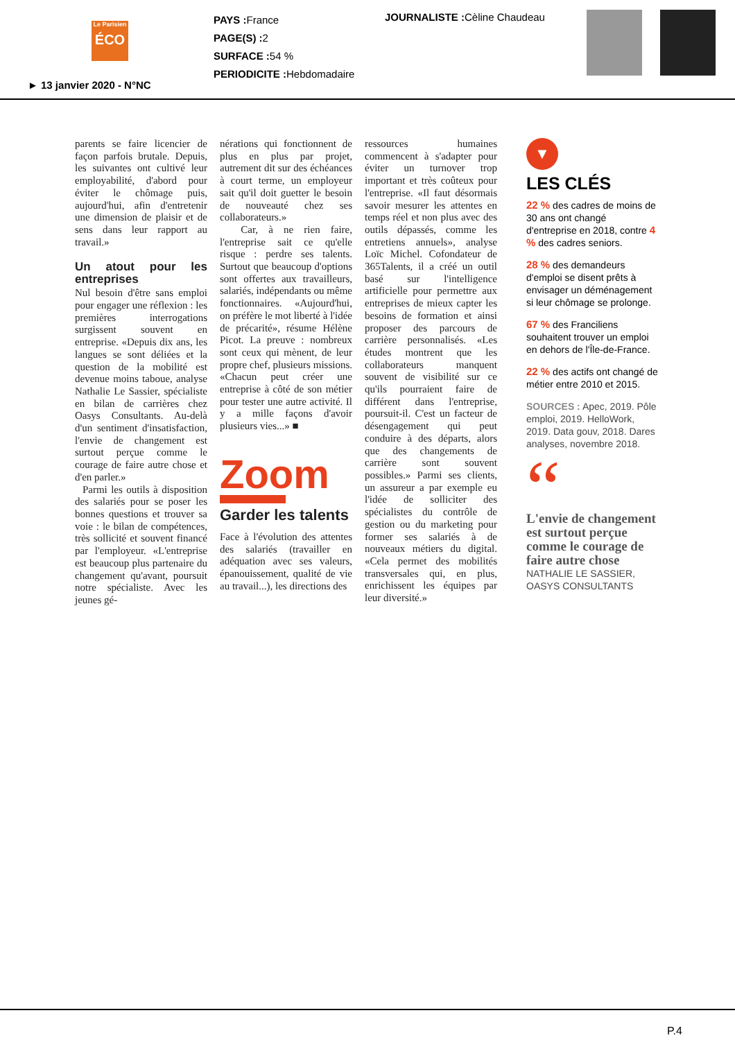Le Parisien
ÉCO
PAYS : France
PAGE(S) : 2
SURFACE : 54 %
PERIODICITE : Hebdomadaire
JOURNALISTE : Cèline Chaudeau
► 13 janvier 2020 - N°NC
parents se faire licencier de façon parfois brutale. Depuis, les suivantes ont cultivé leur employabilité, d'abord pour éviter le chômage puis, aujourd'hui, afin d'entretenir une dimension de plaisir et de sens dans leur rapport au travail.»
Un atout pour les entreprises
Nul besoin d'être sans emploi pour engager une réflexion : les premières interrogations surgissent souvent en entreprise. «Depuis dix ans, les langues se sont déliées et la question de la mobilité est devenue moins taboue, analyse Nathalie Le Sassier, spécialiste en bilan de carrières chez Oasys Consultants. Au-delà d'un sentiment d'insatisfaction, l'envie de changement est surtout perçue comme le courage de faire autre chose et d'en parler.»
Parmi les outils à disposition des salariés pour se poser les bonnes questions et trouver sa voie : le bilan de compétences, très sollicité et souvent financé par l'employeur. «L'entreprise est beaucoup plus partenaire du changement qu'avant, poursuit notre spécialiste. Avec les jeunes gé-
nérations qui fonctionnent de plus en plus par projet, autrement dit sur des échéances à court terme, un employeur sait qu'il doit guetter le besoin de nouveauté chez ses collaborateurs.»
Car, à ne rien faire, l'entreprise sait ce qu'elle risque : perdre ses talents. Surtout que beaucoup d'options sont offertes aux travailleurs, salariés, indépendants ou même fonctionnaires. «Aujourd'hui, on préfère le mot liberté à l'idée de précarité», résume Hélène Picot. La preuve : nombreux sont ceux qui mènent, de leur propre chef, plusieurs missions. «Chacun peut créer une entreprise à côté de son métier pour tester une autre activité. Il y a mille façons d'avoir plusieurs vies...» ■
Zoom
Garder les talents
Face à l'évolution des attentes des salariés (travailler en adéquation avec ses valeurs, épanouissement, qualité de vie au travail...), les directions des
ressources humaines commencent à s'adapter pour éviter un turnover trop important et très coûteux pour l'entreprise. «Il faut désormais savoir mesurer les attentes en temps réel et non plus avec des outils dépassés, comme les entretiens annuels», analyse Loïc Michel. Cofondateur de 365Talents, il a créé un outil basé sur l'intelligence artificielle pour permettre aux entreprises de mieux capter les besoins de formation et ainsi proposer des parcours de carrière personnalisés. «Les études montrent que les collaborateurs manquent souvent de visibilité sur ce qu'ils pourraient faire de différent dans l'entreprise, poursuit-il. C'est un facteur de désengagement qui peut conduire à des départs, alors que des changements de carrière sont souvent possibles.» Parmi ses clients, un assureur a par exemple eu l'idée de solliciter des spécialistes du contrôle de gestion ou du marketing pour former ses salariés à de nouveaux métiers du digital. «Cela permet des mobilités transversales qui, en plus, enrichissent les équipes par leur diversité.»
▼
LES CLÉS
22 % des cadres de moins de 30 ans ont changé d'entreprise en 2018, contre 4 % des cadres seniors.
28 % des demandeurs d'emploi se disent prêts à envisager un déménagement si leur chômage se prolonge.
67 % des Franciliens souhaitent trouver un emploi en dehors de l'Île-de-France.
22 % des actifs ont changé de métier entre 2010 et 2015.
SOURCES : Apec, 2019. Pôle emploi, 2019. HelloWork, 2019. Data gouv, 2018. Dares analyses, novembre 2018.
“
L'envie de changement est surtout perçue comme le courage de faire autre chose
NATHALIE LE SASSIER, OASYS CONSULTANTS
P.4